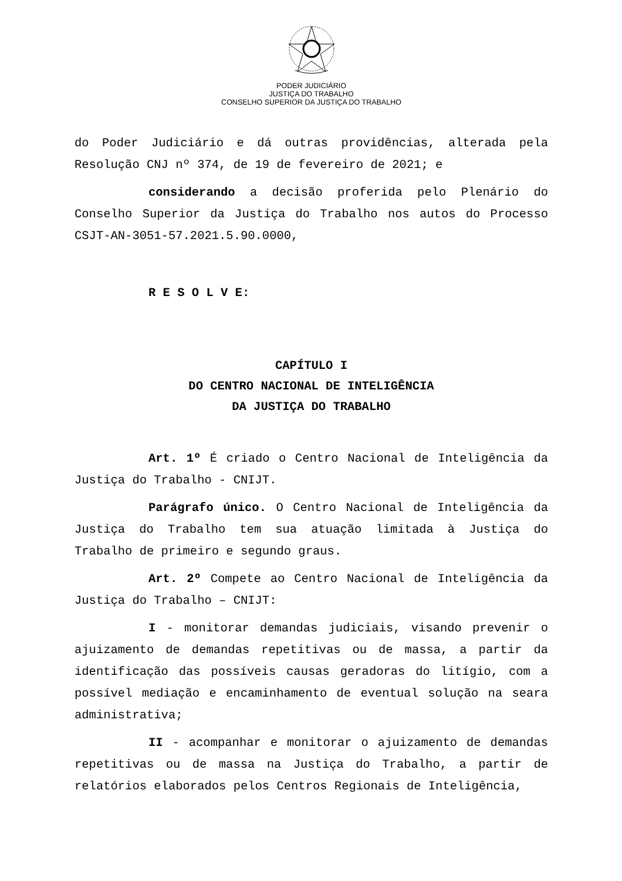PODER JUDICIÁRIO
JUSTIÇA DO TRABALHO
CONSELHO SUPERIOR DA JUSTIÇA DO TRABALHO
do Poder Judiciário e dá outras providências, alterada pela Resolução CNJ nº 374, de 19 de fevereiro de 2021; e
considerando a decisão proferida pelo Plenário do Conselho Superior da Justiça do Trabalho nos autos do Processo CSJT-AN-3051-57.2021.5.90.0000,
R E S O L V E:
CAPÍTULO I
DO CENTRO NACIONAL DE INTELIGÊNCIA
DA JUSTIÇA DO TRABALHO
Art. 1º É criado o Centro Nacional de Inteligência da Justiça do Trabalho - CNIJT.
Parágrafo único. O Centro Nacional de Inteligência da Justiça do Trabalho tem sua atuação limitada à Justiça do Trabalho de primeiro e segundo graus.
Art. 2º Compete ao Centro Nacional de Inteligência da Justiça do Trabalho – CNIJT:
I - monitorar demandas judiciais, visando prevenir o ajuizamento de demandas repetitivas ou de massa, a partir da identificação das possíveis causas geradoras do litígio, com a possível mediação e encaminhamento de eventual solução na seara administrativa;
II - acompanhar e monitorar o ajuizamento de demandas repetitivas ou de massa na Justiça do Trabalho, a partir de relatórios elaborados pelos Centros Regionais de Inteligência,